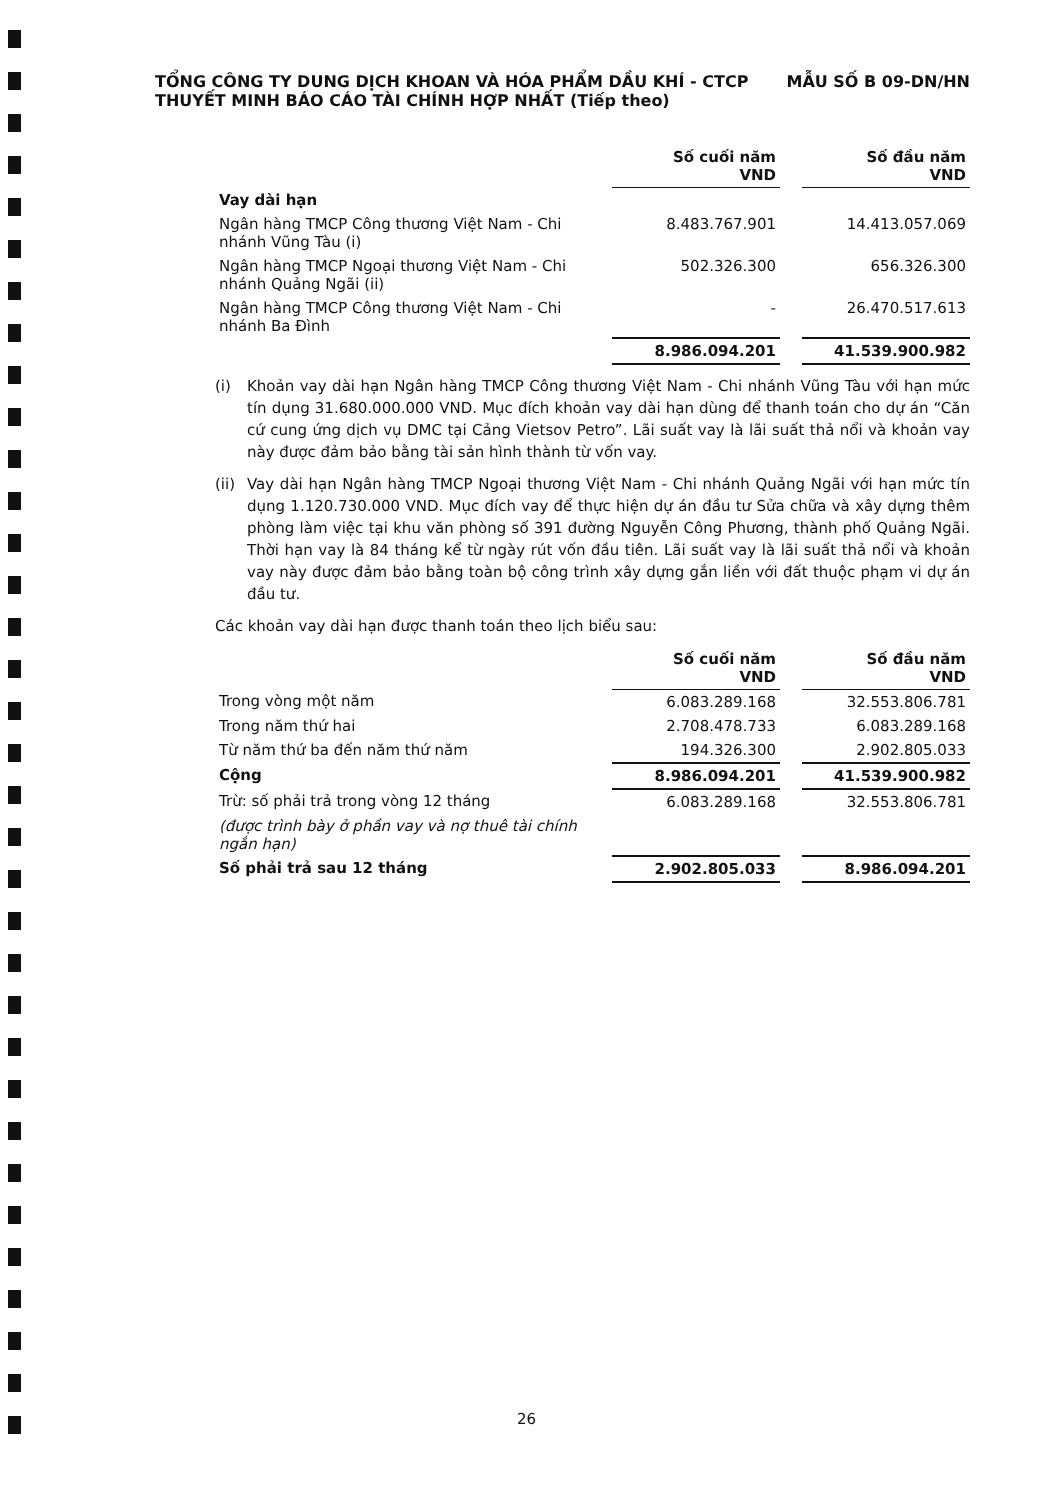TỔNG CÔNG TY DUNG DỊCH KHOAN VÀ HÓA PHẨM DẦU KHÍ - CTCP MẪU SỐ B 09-DN/HN
THUYẾT MINH BÁO CÁO TÀI CHÍNH HỢP NHẤT (Tiếp theo)
| | Số cuối năm VND | | Số đầu năm VND |
| --- | --- | --- | --- |
| Vay dài hạn | | | |
| Ngân hàng TMCP Công thương Việt Nam - Chi nhánh Vũng Tàu (i) | 8.483.767.901 | | 14.413.057.069 |
| Ngân hàng TMCP Ngoại thương Việt Nam - Chi nhánh Quảng Ngãi (ii) | 502.326.300 | | 656.326.300 |
| Ngân hàng TMCP Công thương Việt Nam - Chi nhánh Ba Đình | - | | 26.470.517.613 |
| | 8.986.094.201 | | 41.539.900.982 |
(i) Khoản vay dài hạn Ngân hàng TMCP Công thương Việt Nam - Chi nhánh Vũng Tàu với hạn mức tín dụng 31.680.000.000 VND. Mục đích khoản vay dài hạn dùng để thanh toán cho dự án “Căn cứ cung ứng dịch vụ DMC tại Cảng Vietsov Petro”. Lãi suất vay là lãi suất thả nổi và khoản vay này được đảm bảo bằng tài sản hình thành từ vốn vay.
(ii) Vay dài hạn Ngân hàng TMCP Ngoại thương Việt Nam - Chi nhánh Quảng Ngãi với hạn mức tín dụng 1.120.730.000 VND. Mục đích vay để thực hiện dự án đầu tư Sửa chữa và xây dựng thêm phòng làm việc tại khu văn phòng số 391 đường Nguyễn Công Phương, thành phố Quảng Ngãi. Thời hạn vay là 84 tháng kể từ ngày rút vốn đầu tiên. Lãi suất vay là lãi suất thả nổi và khoản vay này được đảm bảo bằng toàn bộ công trình xây dựng gắn liền với đất thuộc phạm vi dự án đầu tư.
Các khoản vay dài hạn được thanh toán theo lịch biểu sau:
| | Số cuối năm VND | | Số đầu năm VND |
| --- | --- | --- | --- |
| Trong vòng một năm | 6.083.289.168 | | 32.553.806.781 |
| Trong năm thứ hai | 2.708.478.733 | | 6.083.289.168 |
| Từ năm thứ ba đến năm thứ năm | 194.326.300 | | 2.902.805.033 |
| Cộng | 8.986.094.201 | | 41.539.900.982 |
| Trừ: số phải trả trong vòng 12 tháng | 6.083.289.168 | | 32.553.806.781 |
| (được trình bày ở phần vay và nợ thuê tài chính ngắn hạn) | | | |
| Số phải trả sau 12 tháng | 2.902.805.033 | | 8.986.094.201 |
26